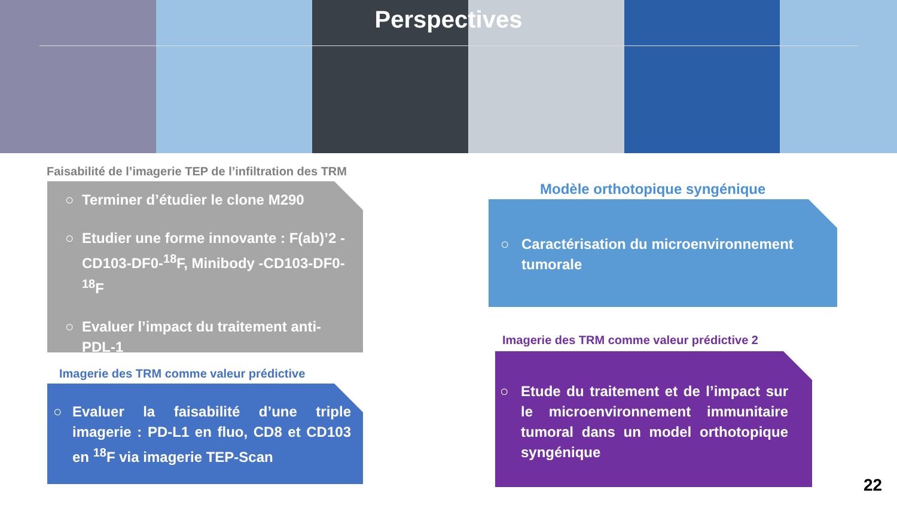Perspectives
Faisabilité de l’imagerie TEP de l’infiltration des TRM
○ Terminer d’étudier le clone M290
○ Etudier une forme innovante : F(ab)’2 -CD103-DF0-<sup>18</sup>F, Minibody -CD103-DF0-<sup>18</sup>F
○ Evaluer l’impact du traitement anti-PDL-1
Imagerie des TRM comme valeur prédictive
○ Evaluer la faisabilité d’une triple imagerie : PD-L1 en fluo, CD8 et CD103 en <sup>18</sup>F via imagerie TEP-Scan
Modèle orthotopique syngénique
○ Caractérisation du microenvironnement tumorale
Imagerie des TRM comme valeur prédictive 2
○ Etude du traitement et de l’impact sur le microenvironnement immunitaire tumoral dans un model orthotopique syngénique
22